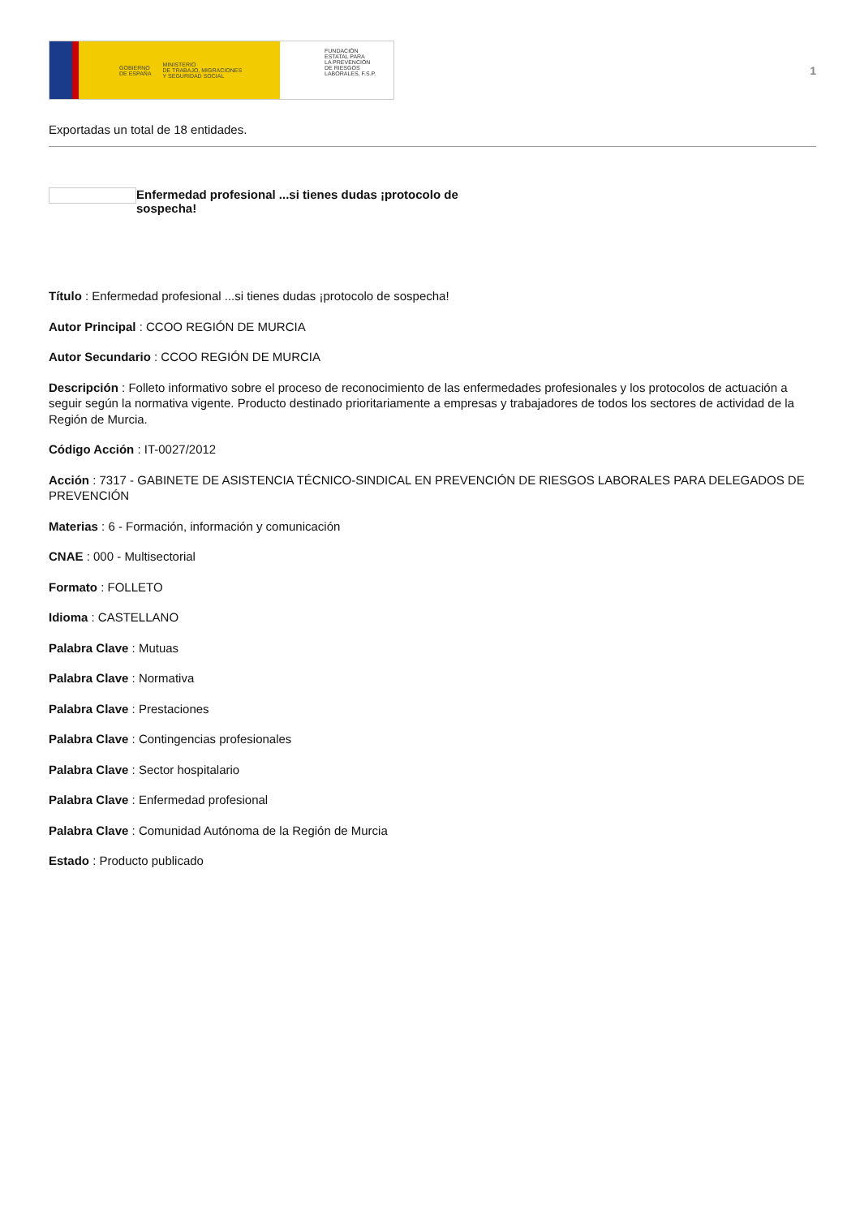GOBIERNO
DE ESPAÑA MINISTERIO
DE TRABAJO, MIGRACIONES
Y SEGURIDAD SOCIAL
FUNDACIÓN
ESTATAL PARA
LA PREVENCIÓN
DE RIESGOS
LABORALES, F.S.P.
1
Exportadas un total de 18 entidades.
Enfermedad profesional ...si tienes dudas ¡protocolo de sospecha!
Título : Enfermedad profesional ...si tienes dudas ¡protocolo de sospecha!
Autor Principal : CCOO REGIÓN DE MURCIA
Autor Secundario : CCOO REGIÓN DE MURCIA
Descripción : Folleto informativo sobre el proceso de reconocimiento de las enfermedades profesionales y los protocolos de actuación a seguir según la normativa vigente. Producto destinado prioritariamente a empresas y trabajadores de todos los sectores de actividad de la Región de Murcia.
Código Acción : IT-0027/2012
Acción : 7317 - GABINETE DE ASISTENCIA TÉCNICO-SINDICAL EN PREVENCIÓN DE RIESGOS LABORALES PARA DELEGADOS DE PREVENCIÓN
Materias : 6 - Formación, información y comunicación
CNAE : 000 - Multisectorial
Formato : FOLLETO
Idioma : CASTELLANO
Palabra Clave : Mutuas
Palabra Clave : Normativa
Palabra Clave : Prestaciones
Palabra Clave : Contingencias profesionales
Palabra Clave : Sector hospitalario
Palabra Clave : Enfermedad profesional
Palabra Clave : Comunidad Autónoma de la Región de Murcia
Estado : Producto publicado